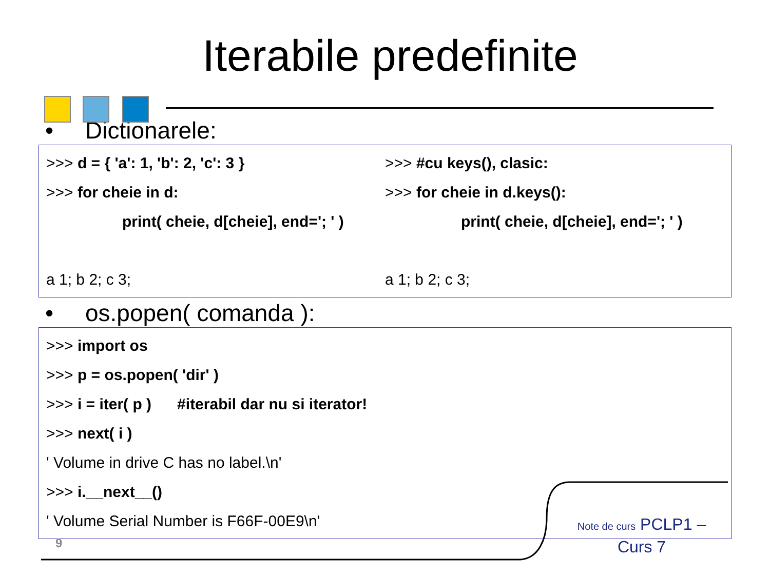Iterabile predefinite
• Dictionarele:
>>> d = { 'a': 1, 'b': 2, 'c': 3 } >>> #cu keys(), clasic:
>>> for cheie in d: >>> for cheie in d.keys():
print( cheie, d[cheie], end='; ' )
print( cheie, d[cheie], end='; ' )
a 1; b 2; c 3; a 1; b 2; c 3;
• os.popen( comanda ):
>>> import os
>>> p = os.popen( 'dir' )
>>> i = iter( p ) #iterabil dar nu si iterator!
>>> next( i )
' Volume in drive C has no label.\n'
>>> i.__next__()
' Volume Serial Number is F66F-00E9\n'
9
Note de curs PCLP1 – Curs 7